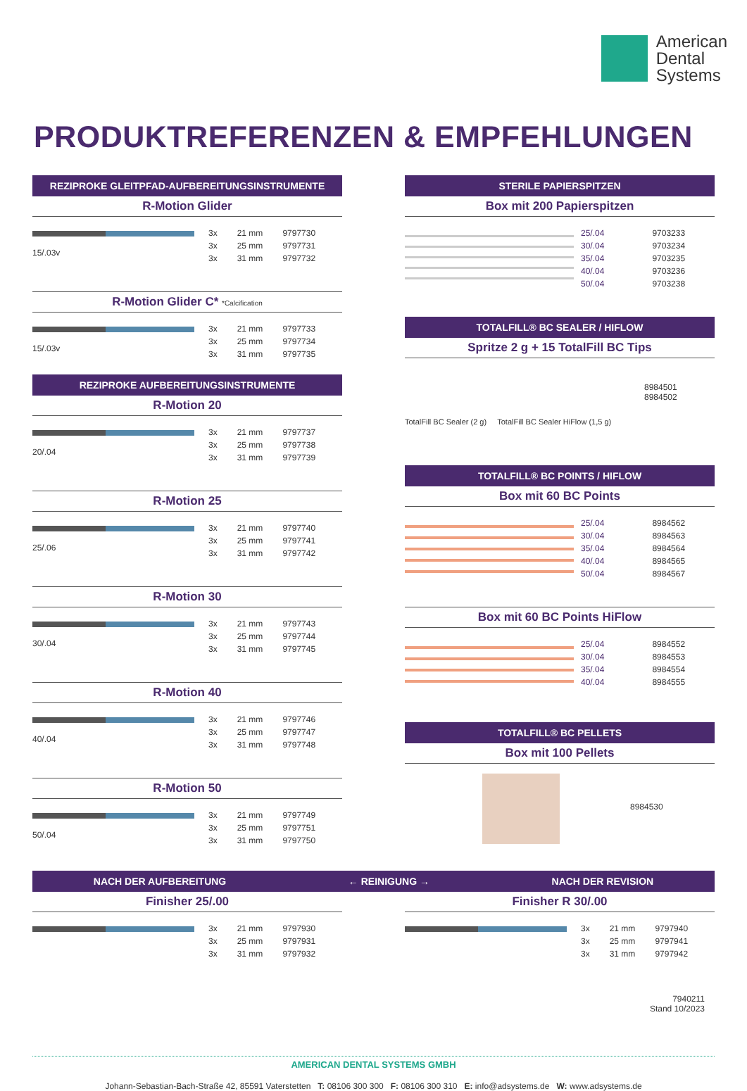American
Dental
Systems
PRODUKTREFERENZEN & EMPFEHLUNGEN
REZIPROKE GLEITPFAD-AUFBEREITUNGSINSTRUMENTE
R-Motion Glider
15/.03v
| 3x | 21 mm | 9797730 |
| 3x | 25 mm | 9797731 |
| 3x | 31 mm | 9797732 |
R-Motion Glider C* *Calcification
15/.03v
| 3x | 21 mm | 9797733 |
| 3x | 25 mm | 9797734 |
| 3x | 31 mm | 9797735 |
REZIPROKE AUFBEREITUNGSINSTRUMENTE
R-Motion 20
20/.04
| 3x | 21 mm | 9797737 |
| 3x | 25 mm | 9797738 |
| 3x | 31 mm | 9797739 |
R-Motion 25
25/.06
| 3x | 21 mm | 9797740 |
| 3x | 25 mm | 9797741 |
| 3x | 31 mm | 9797742 |
R-Motion 30
30/.04
| 3x | 21 mm | 9797743 |
| 3x | 25 mm | 9797744 |
| 3x | 31 mm | 9797745 |
R-Motion 40
40/.04
| 3x | 21 mm | 9797746 |
| 3x | 25 mm | 9797747 |
| 3x | 31 mm | 9797748 |
R-Motion 50
50/.04
| 3x | 21 mm | 9797749 |
| 3x | 25 mm | 9797751 |
| 3x | 31 mm | 9797750 |
STERILE PAPIERSPITZEN
Box mit 200 Papierspitzen
| 25/.04 | 9703233 |
| 30/.04 | 9703234 |
| 35/.04 | 9703235 |
| 40/.04 | 9703236 |
| 50/.04 | 9703238 |
TOTALFILL® BC SEALER / HIFLOW
Spritze 2 g + 15 TotalFill BC Tips
TotalFill BC Sealer (2 g) TotalFill BC Sealer HiFlow (1,5 g)
8984501
8984502
TOTALFILL® BC POINTS / HIFLOW
Box mit 60 BC Points
| 25/.04 | 8984562 |
| 30/.04 | 8984563 |
| 35/.04 | 8984564 |
| 40/.04 | 8984565 |
| 50/.04 | 8984567 |
Box mit 60 BC Points HiFlow
| 25/.04 | 8984552 |
| 30/.04 | 8984553 |
| 35/.04 | 8984554 |
| 40/.04 | 8984555 |
TOTALFILL® BC PELLETS
Box mit 100 Pellets
8984530
NACH DER AUFBEREITUNG ← REINIGUNG → NACH DER REVISION
Finisher 25/.00
| 3x | 21 mm | 9797930 |
| 3x | 25 mm | 9797931 |
| 3x | 31 mm | 9797932 |
Finisher R 30/.00
| 3x | 21 mm | 9797940 |
| 3x | 25 mm | 9797941 |
| 3x | 31 mm | 9797942 |
7940211
Stand 10/2023
AMERICAN DENTAL SYSTEMS GMBH
Johann-Sebastian-Bach-Straße 42, 85591 Vaterstetten T: 08106 300 300 F: 08106 300 310 E: info@adsystems.de W: www.adsystems.de